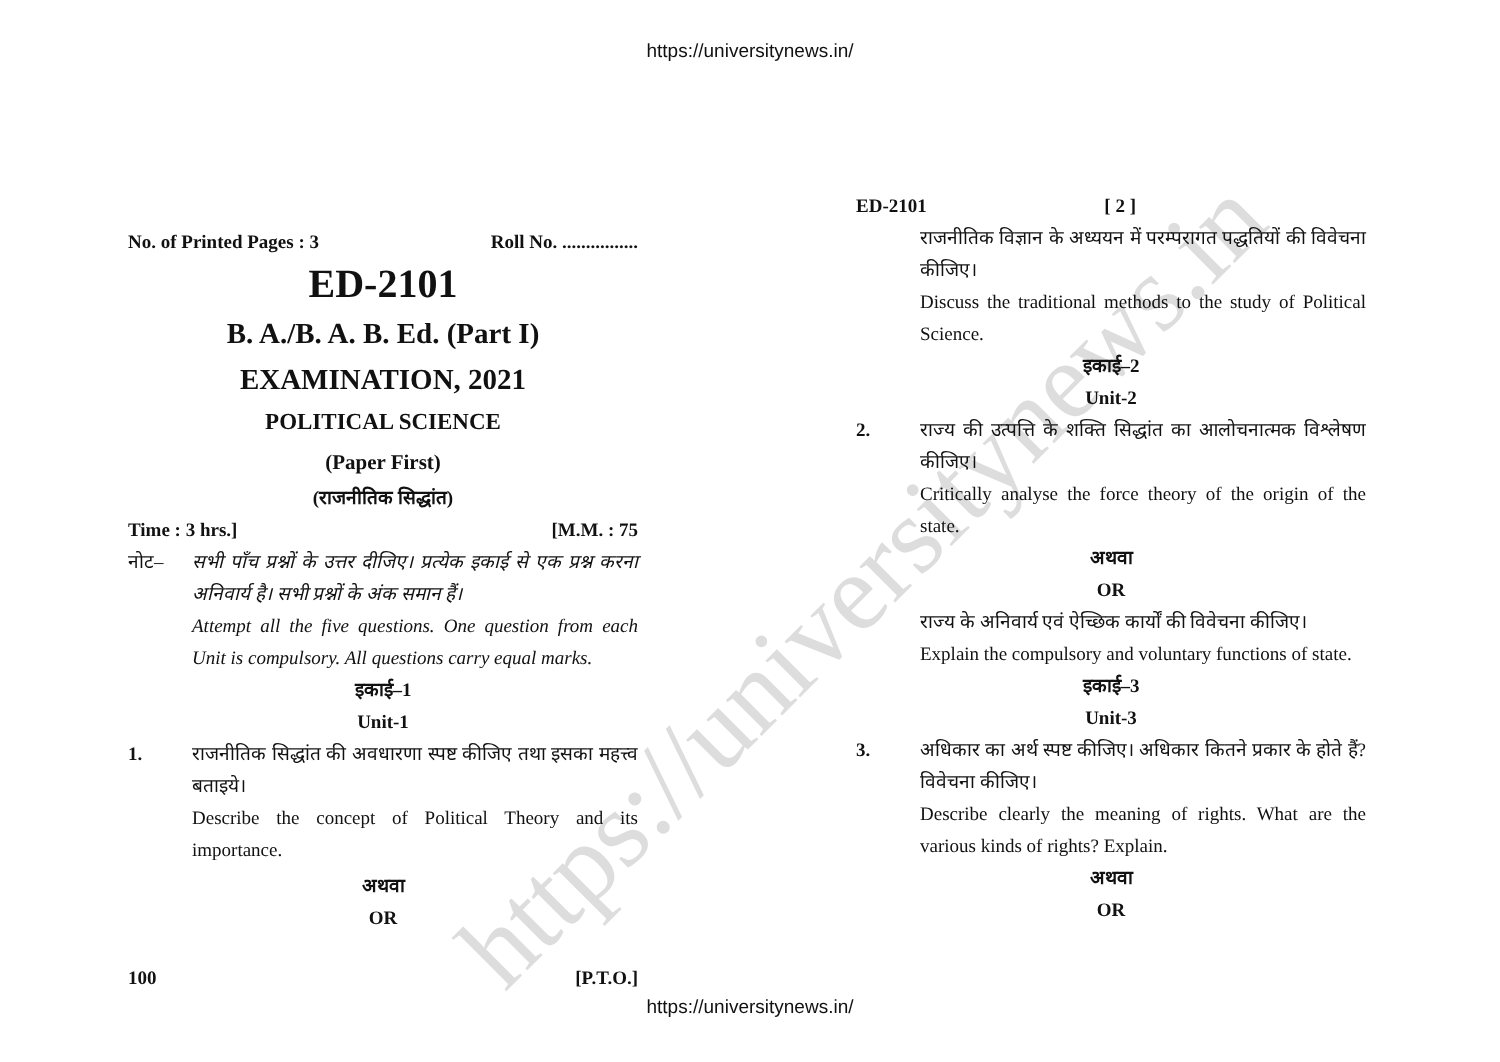https://universitynews.in
https://universitynews.in/
No. of Printed Pages : 3 Roll No. ................
ED-2101
B. A./B. A. B. Ed. (Part I)
EXAMINATION, 2021
POLITICAL SCIENCE
(Paper First)
(राजनीतिक सिद्धांत)
Time : 3 hrs.] [M.M. : 75
नोट– सभी पाँच प्रश्नों के उत्तर दीजिए। प्रत्येक इकाई से एक प्रश्न करना अनिवार्य है। सभी प्रश्नों के अंक समान हैं।
Attempt all the five questions. One question from each Unit is compulsory. All questions carry equal marks.
इकाई–1
Unit-1
1. राजनीतिक सिद्धांत की अवधारणा स्पष्ट कीजिए तथा इसका महत्त्व बताइये।
Describe the concept of Political Theory and its importance.
अथवा
OR
100 [P.T.O.]
ED-2101 [ 2 ]
राजनीतिक विज्ञान के अध्ययन में परम्परागत पद्धतियों की विवेचना कीजिए।
Discuss the traditional methods to the study of Political Science.
इकाई–2
Unit-2
2. राज्य की उत्पत्ति के शक्ति सिद्धांत का आलोचनात्मक विश्लेषण कीजिए।
Critically analyse the force theory of the origin of the state.
अथवा
OR
राज्य के अनिवार्य एवं ऐच्छिक कार्यों की विवेचना कीजिए।
Explain the compulsory and voluntary functions of state.
इकाई–3
Unit-3
3. अधिकार का अर्थ स्पष्ट कीजिए। अधिकार कितने प्रकार के होते हैं? विवेचना कीजिए।
Describe clearly the meaning of rights. What are the various kinds of rights? Explain.
अथवा
OR
https://universitynews.in/